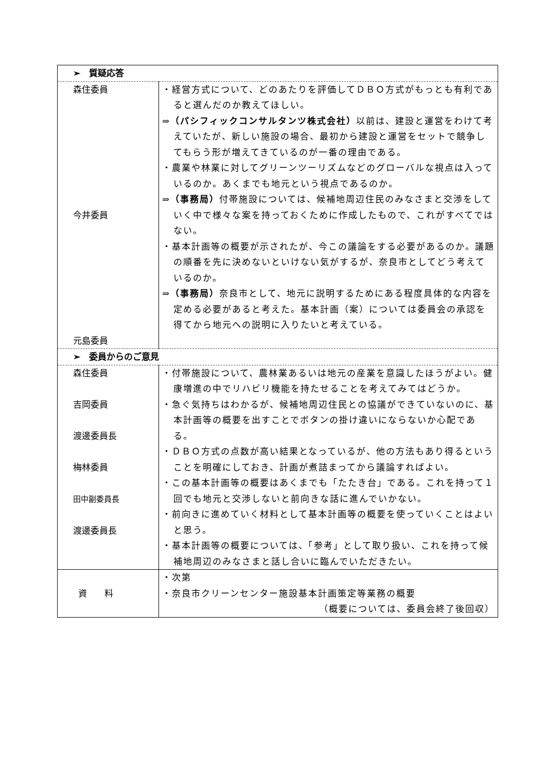| ➢ 質疑応答 | |
| 森住委員 今井委員 元島委員 | ・経営方式について、どのあたりを評価してＤＢＯ方式がもっとも有利であると選んだのか教えてほしい。 ⇒ （パシフィックコンサルタンツ株式会社） 以前は、建設と運営をわけて考えていたが、新しい施設の場合、最初から建設と運営をセットで競争してもらう形が増えてきているのが一番の理由である。 ・農業や林業に対してグリーンツーリズムなどのグローバルな視点は入っているのか。あくまでも地元という視点であるのか。 ⇒ （事務局） 付帯施設については、候補地周辺住民のみなさまと交渉をしていく中で様々な案を持っておくために作成したもので、これがすべてではない。 ・基本計画等の概要が示されたが、今この議論をする必要があるのか。議題の順番を先に決めないといけない気がするが、奈良市としてどう考えているのか。 ⇒ （事務局） 奈良市として、地元に説明するためにある程度具体的な内容を定める必要があると考えた。基本計画（案）については委員会の承認を得てから地元への説明に入りたいと考えている。 |
| ➢ 委員からのご意見 | |
| 森住委員 吉岡委員 渡邊委員長 梅林委員 田中副委員長 渡邊委員長 | ・付帯施設について、農林業あるいは地元の産業を意識したほうがよい。健康増進の中でリハビリ機能を持たせることを考えてみてはどうか。 ・急ぐ気持ちはわかるが、候補地周辺住民との協議ができていないのに、基本計画等の概要を出すことでボタンの掛け違いにならないか心配である。 ・ＤＢＯ方式の点数が高い結果となっているが、他の方法もあり得るということを明確にしておき、計画が煮詰まってから議論すればよい。 ・この基本計画等の概要はあくまでも「たたき台」である。これを持って１回でも地元と交渉しないと前向きな話に進んでいかない。 ・前向きに進めていく材料として基本計画等の概要を使っていくことはよいと思う。 ・基本計画等の概要については、「参考」として取り扱い、これを持って候補地周辺のみなさまと話し合いに臨んでいただきたい。 |
| 資 料 | ・次第 ・奈良市クリーンセンター施設基本計画策定等業務の概要 （概要については、委員会終了後回収） |